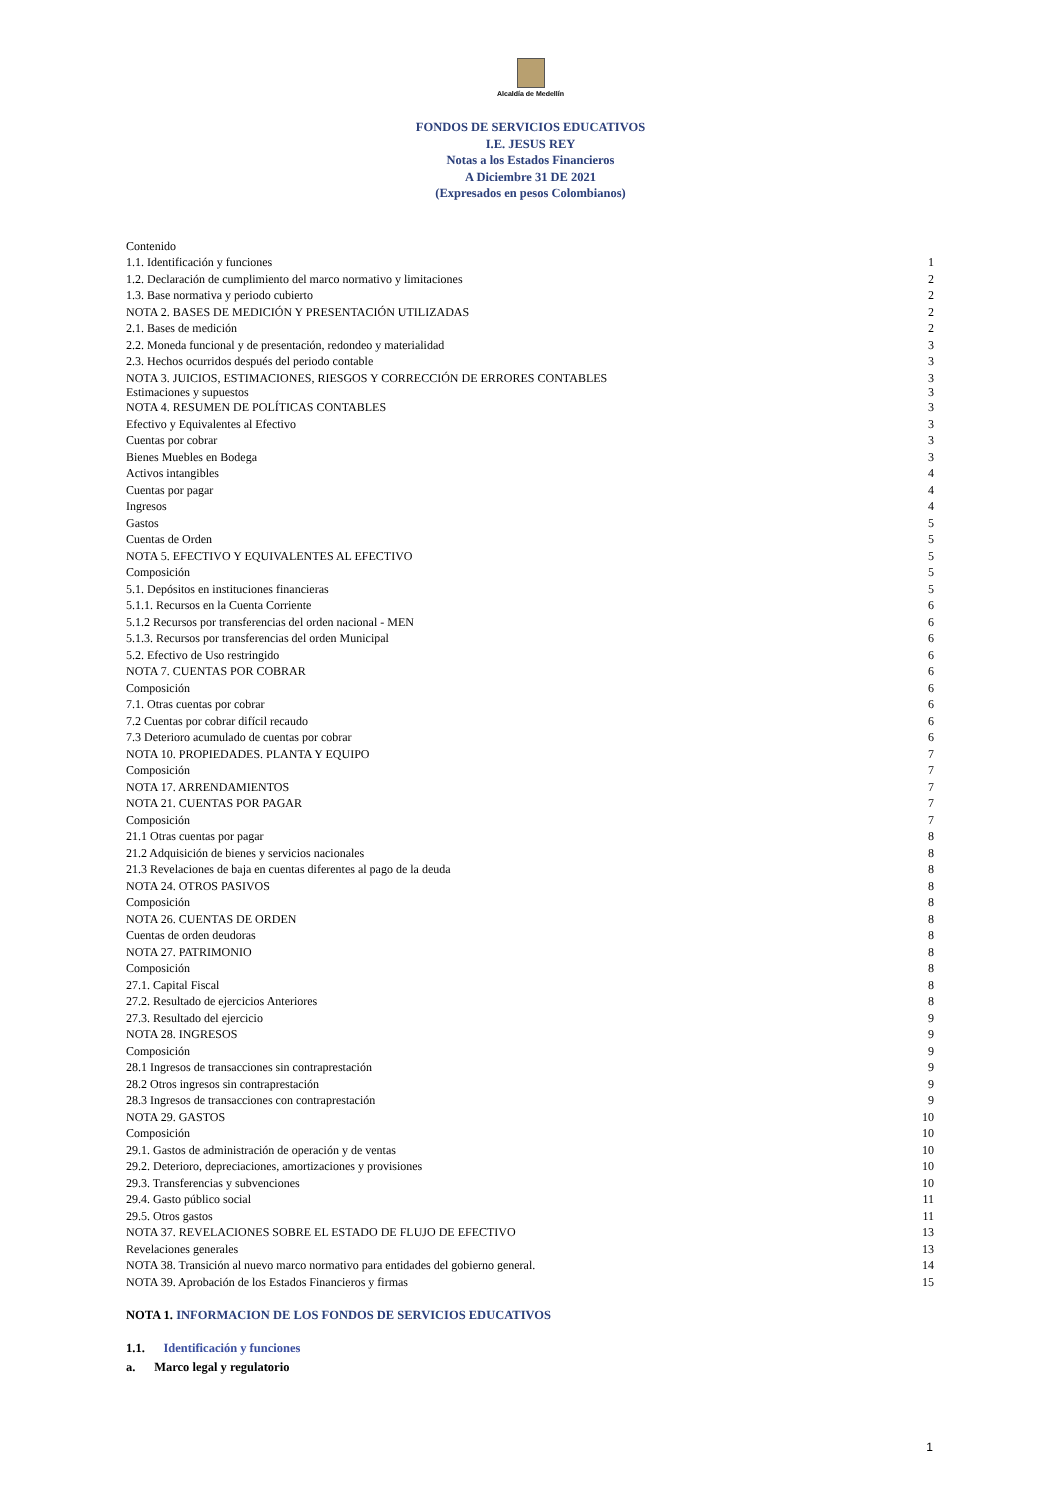Alcaldía de Medellín
FONDOS DE SERVICIOS EDUCATIVOS
I.E. JESUS REY
Notas a los Estados Financieros
A Diciembre 31 DE 2021
(Expresados en pesos Colombianos)
Contenido
1.1. Identificación y funciones 1
1.2. Declaración de cumplimiento del marco normativo y limitaciones 2
1.3. Base normativa y periodo cubierto 2
NOTA 2. BASES DE MEDICIÓN Y PRESENTACIÓN UTILIZADAS 2
2.1. Bases de medición 2
2.2. Moneda funcional y de presentación, redondeo y materialidad 3
2.3. Hechos ocurridos después del periodo contable 3
NOTA 3. JUICIOS, ESTIMACIONES, RIESGOS Y CORRECCIÓN DE ERRORES CONTABLES 3
Estimaciones y supuestos 3
NOTA 4. RESUMEN DE POLÍTICAS CONTABLES 3
Efectivo y Equivalentes al Efectivo 3
Cuentas por cobrar 3
Bienes Muebles en Bodega 3
Activos intangibles 4
Cuentas por pagar 4
Ingresos 4
Gastos 5
Cuentas de Orden 5
NOTA 5. EFECTIVO Y EQUIVALENTES AL EFECTIVO 5
Composición 5
5.1. Depósitos en instituciones financieras 5
5.1.1. Recursos en la Cuenta Corriente 6
5.1.2 Recursos por transferencias del orden nacional - MEN 6
5.1.3. Recursos por transferencias del orden Municipal 6
5.2. Efectivo de Uso restringido 6
NOTA 7. CUENTAS POR COBRAR 6
Composición 6
7.1. Otras cuentas por cobrar 6
7.2 Cuentas por cobrar difícil recaudo 6
7.3 Deterioro acumulado de cuentas por cobrar 6
NOTA 10. PROPIEDADES. PLANTA Y EQUIPO 7
Composición 7
NOTA 17. ARRENDAMIENTOS 7
NOTA 21. CUENTAS POR PAGAR 7
Composición 7
21.1 Otras cuentas por pagar 8
21.2 Adquisición de bienes y servicios nacionales 8
21.3 Revelaciones de baja en cuentas diferentes al pago de la deuda 8
NOTA 24. OTROS PASIVOS 8
Composición 8
NOTA 26. CUENTAS DE ORDEN 8
Cuentas de orden deudoras 8
NOTA 27. PATRIMONIO 8
Composición 8
27.1. Capital Fiscal 8
27.2. Resultado de ejercicios Anteriores 8
27.3. Resultado del ejercicio 9
NOTA 28. INGRESOS 9
Composición 9
28.1 Ingresos de transacciones sin contraprestación 9
28.2 Otros ingresos sin contraprestación 9
28.3 Ingresos de transacciones con contraprestación 9
NOTA 29. GASTOS 10
Composición 10
29.1. Gastos de administración de operación y de ventas 10
29.2. Deterioro, depreciaciones, amortizaciones y provisiones 10
29.3. Transferencias y subvenciones 10
29.4. Gasto público social 11
29.5. Otros gastos 11
NOTA 37. REVELACIONES SOBRE EL ESTADO DE FLUJO DE EFECTIVO 13
Revelaciones generales 13
NOTA 38. Transición al nuevo marco normativo para entidades del gobierno general. 14
NOTA 39. Aprobación de los Estados Financieros y firmas 15
NOTA 1. INFORMACION DE LOS FONDOS DE SERVICIOS EDUCATIVOS
1.1. Identificación y funciones
a. Marco legal y regulatorio
1